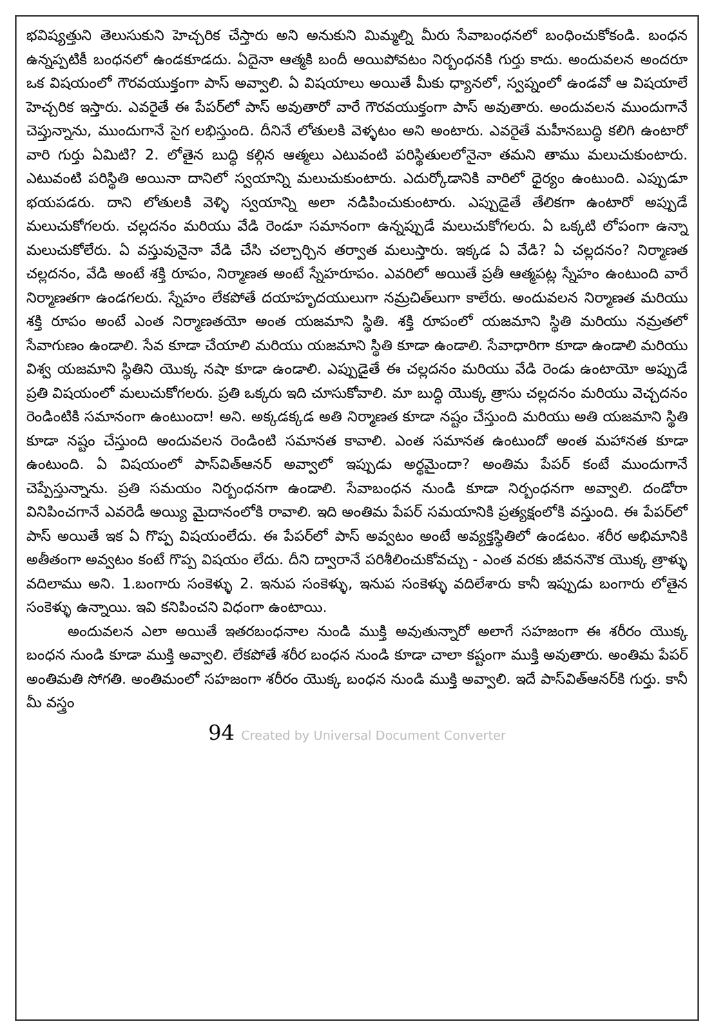భవిష్యత్తుని తెలుసుకుని హెచ్చరిక చేస్తారు అని అనుకుని మిమ్మల్ని మీరు సేవాబంధనలో బంధించుకోకండి. బంధన ఉన్నప్పటికీ బంధనలో ఉండకూడదు. ఏదైనా ఆత్మకి బందీ అయిపోవటం నిర్బంధనకి గుర్తు కాదు. అందువలన అందరూ ఒక విషయంలో గౌరవయుక్తంగా పాస్ అవ్వాలి. ఏ విషయాలు అయితే మీకు ధ్యానలో, స్వప్నంలో ఉండవో ఆ విషయాలే హెచ్చరిక ఇస్తారు. ఎవరైతే ఈ పేపర్‌లో పాస్ అవుతారో వారే గౌరవయుక్తంగా పాస్ అవుతారు. అందువలన ముందుగానే చెప్తున్నాను, ముందుగానే సైగ లభిస్తుంది. దీనినే లోతులకి వెళ్ళటం అని అంటారు. ఎవరైతే మహీనబుద్ధి కలిగి ఉంటారో వారి గుర్తు ఏమిటి? 2. లోతైన బుద్ధి కల్గిన ఆత్మలు ఎటువంటి పరిస్థితులలోనైనా తమని తాము మలుచుకుంటారు. ఎటువంటి పరిస్థితి అయినా దానిలో స్వయాన్ని మలుచుకుంటారు. ఎదుర్కోడానికి వారిలో ధైర్యం ఉంటుంది. ఎప్పుడూ భయపడరు. దాని లోతులకి వెళ్ళి స్వయాన్ని అలా నడిపించుకుంటారు. ఎప్పుడైతే తేలికగా ఉంటారో అప్పుడే మలుచుకోగలరు. చల్లదనం మరియు వేడి రెండూ సమానంగా ఉన్నప్పుడే మలుచుకోగలరు. ఏ ఒక్కటి లోపంగా ఉన్నా మలుచుకోలేరు. ఏ వస్తువునైనా వేడి చేసి చల్చార్చిన తర్వాత మలుస్తారు. ఇక్కడ ఏ వేడి? ఏ చల్లదనం? నిర్మాణత చల్లదనం, వేడి అంటే శక్తి రూపం, నిర్మాణత అంటే స్నేహరూపం. ఎవరిలో అయితే ప్రతీ ఆత్మపట్ల స్నేహం ఉంటుంది వారే నిర్మాణతగా ఉండగలరు. స్నేహం లేకపోతే దయాహృదయులుగా నమ్రచిత్‌లుగా కాలేరు. అందువలన నిర్మాణత మరియు శక్తి రూపం అంటే ఎంత నిర్మాణతయో అంత యజమాని స్థితి. శక్తి రూపంలో యజమాని స్థితి మరియు నమ్రతలో సేవాగుణం ఉండాలి. సేవ కూడా చేయాలి మరియు యజమాని స్థితి కూడా ఉండాలి. సేవాధారిగా కూడా ఉండాలి మరియు విశ్వ యజమాని స్థితిని యొక్క నషా కూడా ఉండాలి. ఎప్పుడైతే ఈ చల్లదనం మరియు వేడి రెండు ఉంటాయో అప్పుడే ప్రతి విషయంలో మలుచుకోగలరు. ప్రతి ఒక్కరు ఇది చూసుకోవాలి. మా బుద్ధి యొక్క త్రాసు చల్లదనం మరియు వెచ్చదనం రెండింటికి సమానంగా ఉంటుందా! అని. అక్కడక్కడ అతి నిర్మాణత కూడా నష్టం చేస్తుంది మరియు అతి యజమాని స్థితి కూడా నష్టం చేస్తుంది అందువలన రెండింటి సమానత కావాలి. ఎంత సమానత ఉంటుందో అంత మహానత కూడా ఉంటుంది. ఏ విషయంలో పాస్‌విత్‌ఆనర్ అవ్వాలో ఇప్పుడు అర్థమైందా? అంతిమ పేపర్ కంటే ముందుగానే చెప్పేస్తున్నాను. ప్రతి సమయం నిర్బంధనగా ఉండాలి. సేవాబంధన నుండి కూడా నిర్బంధనగా అవ్వాలి. దండోరా వినిపించగానే ఎవరెడీ అయ్యి మైదానంలోకి రావాలి. ఇది అంతిమ పేపర్ సమయానికి ప్రత్యక్షంలోకి వస్తుంది. ఈ పేపర్‌లో పాస్ అయితే ఇక ఏ గొప్ప విషయంలేదు. ఈ పేపర్‌లో పాస్ అవ్వటం అంటే అవ్యక్తస్థితిలో ఉండటం. శరీర అభిమానికి అతీతంగా అవ్వటం కంటే గొప్ప విషయం లేదు. దీని ద్వారానే పరిశీలించుకోవచ్చు - ఎంత వరకు జీవననౌక యొక్క త్రాళ్ళు వదిలాము అని. 1.బంగారు సంకెళ్ళు 2. ఇనుప సంకెళ్ళు, ఇనుప సంకెళ్ళు వదిలేశారు కానీ ఇప్పుడు బంగారు లోతైన సంకెళ్ళు ఉన్నాయి. ఇవి కనిపించని విధంగా ఉంటాయి.
అందువలన ఎలా అయితే ఇతరబంధనాల నుండి ముక్తి అవుతున్నారో అలాగే సహజంగా ఈ శరీరం యొక్క బంధన నుండి కూడా ముక్తి అవ్వాలి. లేకపోతే శరీర బంధన నుండి కూడా చాలా కష్టంగా ముక్తి అవుతారు. అంతిమ పేపర్ అంతిమతి సోగతి. అంతిమంలో సహజంగా శరీరం యొక్క బంధన నుండి ముక్తి అవ్వాలి. ఇదే పాస్‌విత్‌ఆనర్‌కి గుర్తు. కానీ మీ వస్త్రం
94 Created by Universal Document Converter